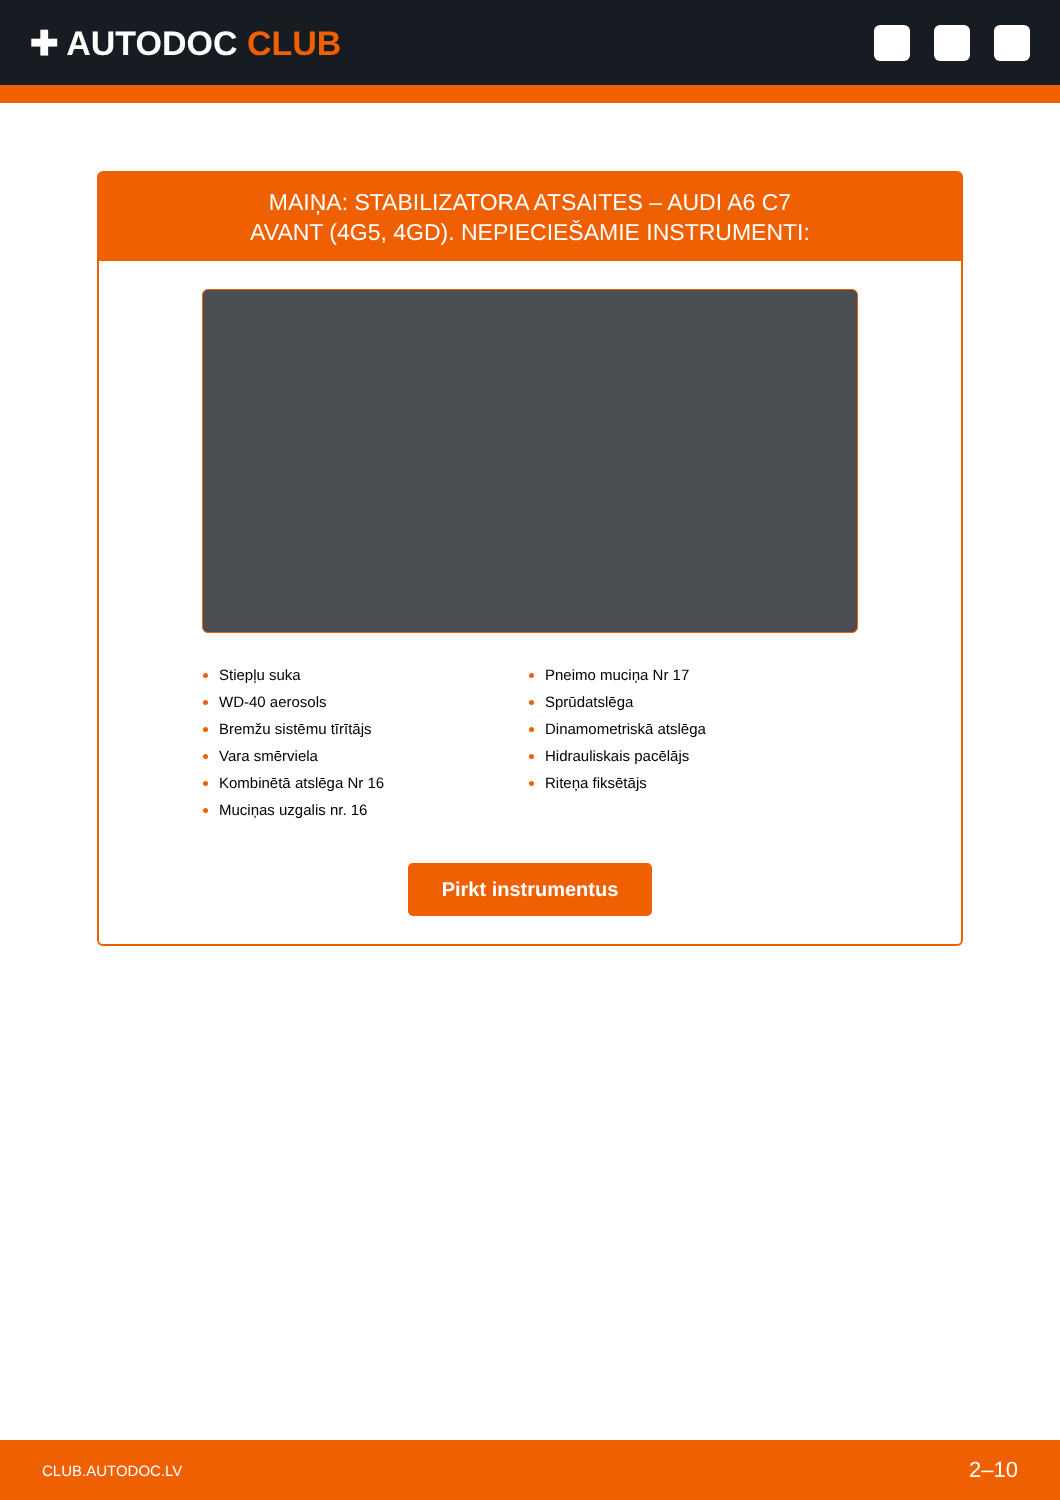✚ AUTODOC CLUB
MAIŅA: STABILIZATORA ATSAITES – AUDI A6 C7 AVANT (4G5, 4GD). NEPIECIEŠAMIE INSTRUMENTI:
Stiepļu suka
WD-40 aerosols
Bremžu sistēmu tīrītājs
Vara smērviela
Kombinētā atslēga Nr 16
Muciņas uzgalis nr. 16
Pneimo muciņa Nr 17
Sprūdatslēga
Dinamometriskā atslēga
Hidrauliskais pacēlājs
Riteņa fiksētājs
Pirkt instrumentus
CLUB.AUTODOC.LV 2–10